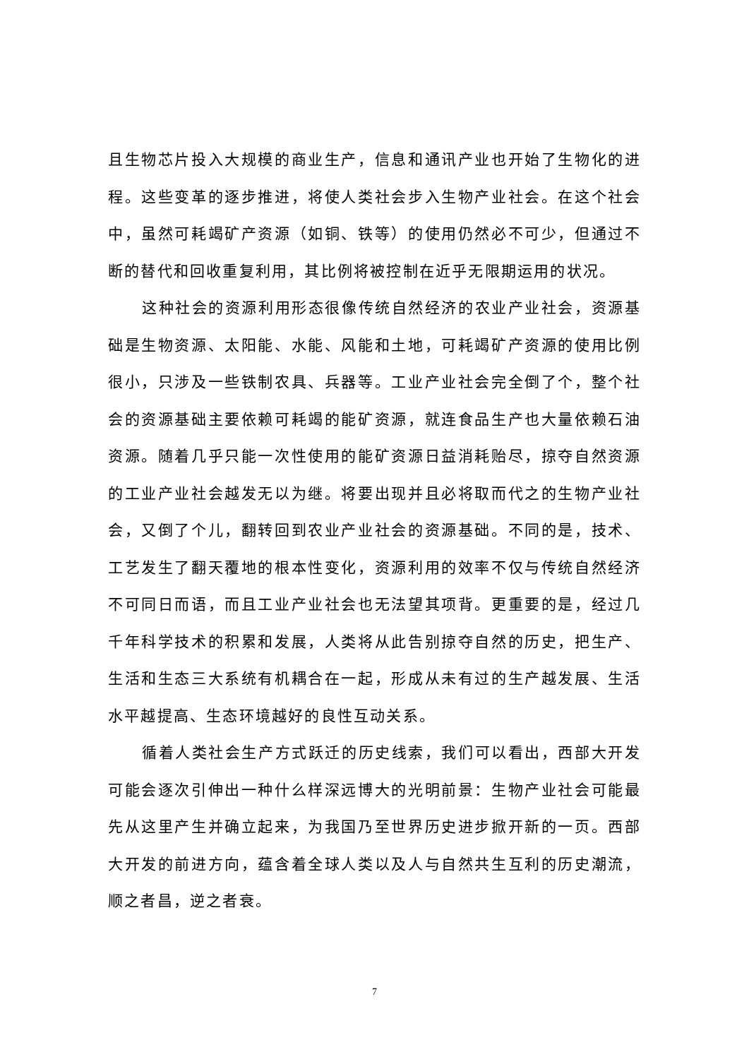且生物芯片投入大规模的商业生产，信息和通讯产业也开始了生物化的进程。这些变革的逐步推进，将使人类社会步入生物产业社会。在这个社会中，虽然可耗竭矿产资源（如铜、铁等）的使用仍然必不可少，但通过不断的替代和回收重复利用，其比例将被控制在近乎无限期运用的状况。
这种社会的资源利用形态很像传统自然经济的农业产业社会，资源基础是生物资源、太阳能、水能、风能和土地，可耗竭矿产资源的使用比例很小，只涉及一些铁制农具、兵器等。工业产业社会完全倒了个，整个社会的资源基础主要依赖可耗竭的能矿资源，就连食品生产也大量依赖石油资源。随着几乎只能一次性使用的能矿资源日益消耗贻尽，掠夺自然资源的工业产业社会越发无以为继。将要出现并且必将取而代之的生物产业社会，又倒了个儿，翻转回到农业产业社会的资源基础。不同的是，技术、工艺发生了翻天覆地的根本性变化，资源利用的效率不仅与传统自然经济不可同日而语，而且工业产业社会也无法望其项背。更重要的是，经过几千年科学技术的积累和发展，人类将从此告别掠夺自然的历史，把生产、生活和生态三大系统有机耦合在一起，形成从未有过的生产越发展、生活水平越提高、生态环境越好的良性互动关系。
循着人类社会生产方式跃迁的历史线索，我们可以看出，西部大开发可能会逐次引伸出一种什么样深远博大的光明前景：生物产业社会可能最先从这里产生并确立起来，为我国乃至世界历史进步掀开新的一页。西部大开发的前进方向，蕴含着全球人类以及人与自然共生互利的历史潮流，顺之者昌，逆之者衰。
7